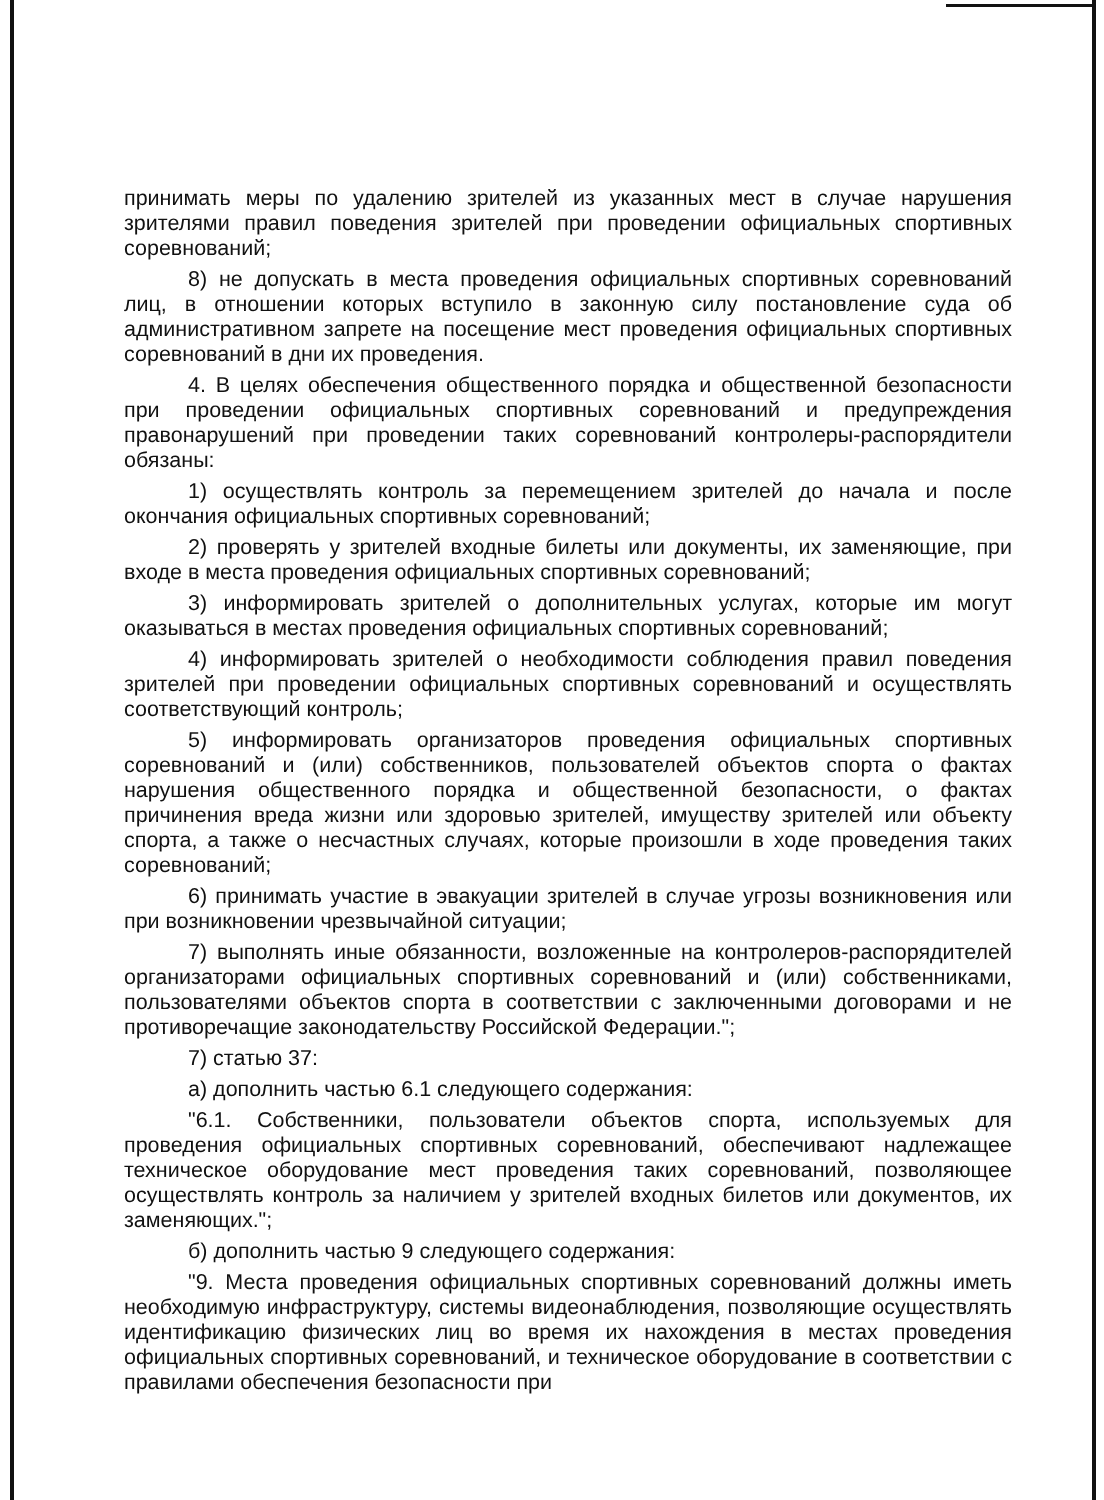принимать меры по удалению зрителей из указанных мест в случае нарушения зрителями правил поведения зрителей при проведении официальных спортивных соревнований;
8) не допускать в места проведения официальных спортивных соревнований лиц, в отношении которых вступило в законную силу постановление суда об административном запрете на посещение мест проведения официальных спортивных соревнований в дни их проведения.
4. В целях обеспечения общественного порядка и общественной безопасности при проведении официальных спортивных соревнований и предупреждения правонарушений при проведении таких соревнований контролеры-распорядители обязаны:
1) осуществлять контроль за перемещением зрителей до начала и после окончания официальных спортивных соревнований;
2) проверять у зрителей входные билеты или документы, их заменяющие, при входе в места проведения официальных спортивных соревнований;
3) информировать зрителей о дополнительных услугах, которые им могут оказываться в местах проведения официальных спортивных соревнований;
4) информировать зрителей о необходимости соблюдения правил поведения зрителей при проведении официальных спортивных соревнований и осуществлять соответствующий контроль;
5) информировать организаторов проведения официальных спортивных соревнований и (или) собственников, пользователей объектов спорта о фактах нарушения общественного порядка и общественной безопасности, о фактах причинения вреда жизни или здоровью зрителей, имуществу зрителей или объекту спорта, а также о несчастных случаях, которые произошли в ходе проведения таких соревнований;
6) принимать участие в эвакуации зрителей в случае угрозы возникновения или при возникновении чрезвычайной ситуации;
7) выполнять иные обязанности, возложенные на контролеров-распорядителей организаторами официальных спортивных соревнований и (или) собственниками, пользователями объектов спорта в соответствии с заключенными договорами и не противоречащие законодательству Российской Федерации.";
7) статью 37:
а) дополнить частью 6.1 следующего содержания:
"6.1. Собственники, пользователи объектов спорта, используемых для проведения официальных спортивных соревнований, обеспечивают надлежащее техническое оборудование мест проведения таких соревнований, позволяющее осуществлять контроль за наличием у зрителей входных билетов или документов, их заменяющих.";
б) дополнить частью 9 следующего содержания:
"9. Места проведения официальных спортивных соревнований должны иметь необходимую инфраструктуру, системы видеонаблюдения, позволяющие осуществлять идентификацию физических лиц во время их нахождения в местах проведения официальных спортивных соревнований, и техническое оборудование в соответствии с правилами обеспечения безопасности при